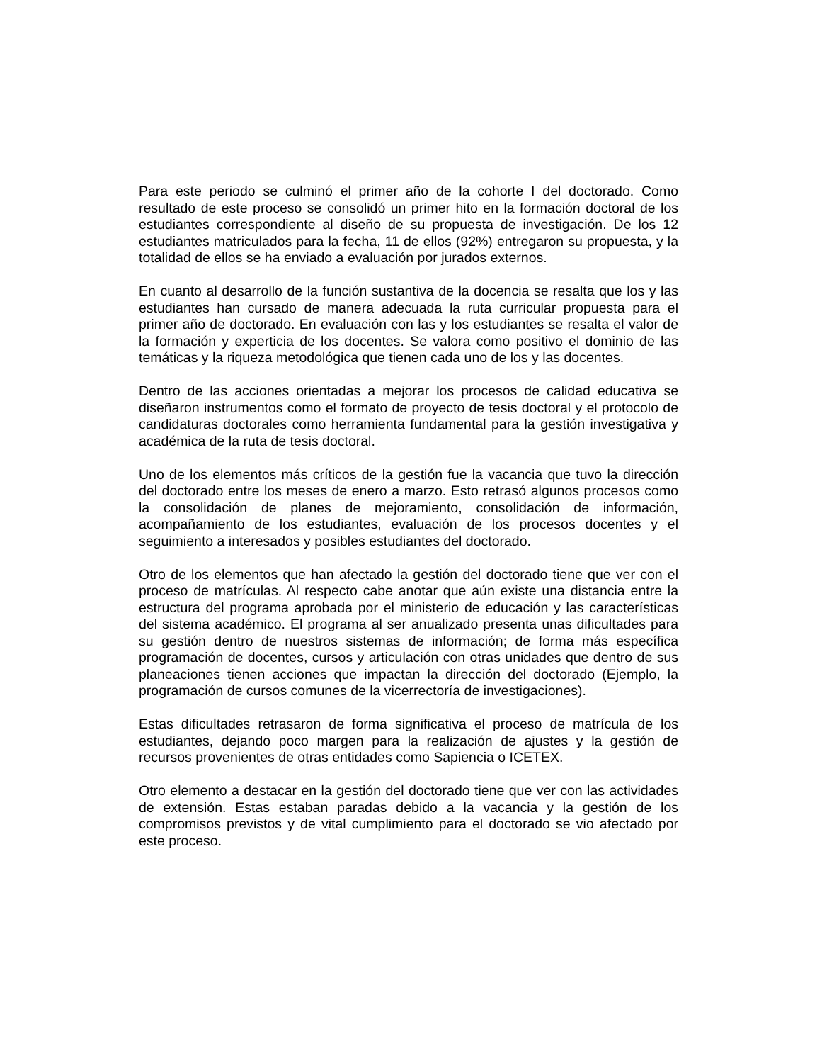Para este periodo se culminó el primer año de la cohorte I del doctorado. Como resultado de este proceso se consolidó un primer hito en la formación doctoral de los estudiantes correspondiente al diseño de su propuesta de investigación. De los 12 estudiantes matriculados para la fecha, 11 de ellos (92%) entregaron su propuesta, y la totalidad de ellos se ha enviado a evaluación por jurados externos.
En cuanto al desarrollo de la función sustantiva de la docencia se resalta que los y las estudiantes han cursado de manera adecuada la ruta curricular propuesta para el primer año de doctorado. En evaluación con las y los estudiantes se resalta el valor de la formación y experticia de los docentes. Se valora como positivo el dominio de las temáticas y la riqueza metodológica que tienen cada uno de los y las docentes.
Dentro de las acciones orientadas a mejorar los procesos de calidad educativa se diseñaron instrumentos como el formato de proyecto de tesis doctoral y el protocolo de candidaturas doctorales como herramienta fundamental para la gestión investigativa y académica de la ruta de tesis doctoral.
Uno de los elementos más críticos de la gestión fue la vacancia que tuvo la dirección del doctorado entre los meses de enero a marzo. Esto retrasó algunos procesos como la consolidación de planes de mejoramiento, consolidación de información, acompañamiento de los estudiantes, evaluación de los procesos docentes y el seguimiento a interesados y posibles estudiantes del doctorado.
Otro de los elementos que han afectado la gestión del doctorado tiene que ver con el proceso de matrículas. Al respecto cabe anotar que aún existe una distancia entre la estructura del programa aprobada por el ministerio de educación y las características del sistema académico. El programa al ser anualizado presenta unas dificultades para su gestión dentro de nuestros sistemas de información; de forma más específica programación de docentes, cursos y articulación con otras unidades que dentro de sus planeaciones tienen acciones que impactan la dirección del doctorado (Ejemplo, la programación de cursos comunes de la vicerrectoría de investigaciones).
Estas dificultades retrasaron de forma significativa el proceso de matrícula de los estudiantes, dejando poco margen para la realización de ajustes y la gestión de recursos provenientes de otras entidades como Sapiencia o ICETEX.
Otro elemento a destacar en la gestión del doctorado tiene que ver con las actividades de extensión. Estas estaban paradas debido a la vacancia y la gestión de los compromisos previstos y de vital cumplimiento para el doctorado se vio afectado por este proceso.